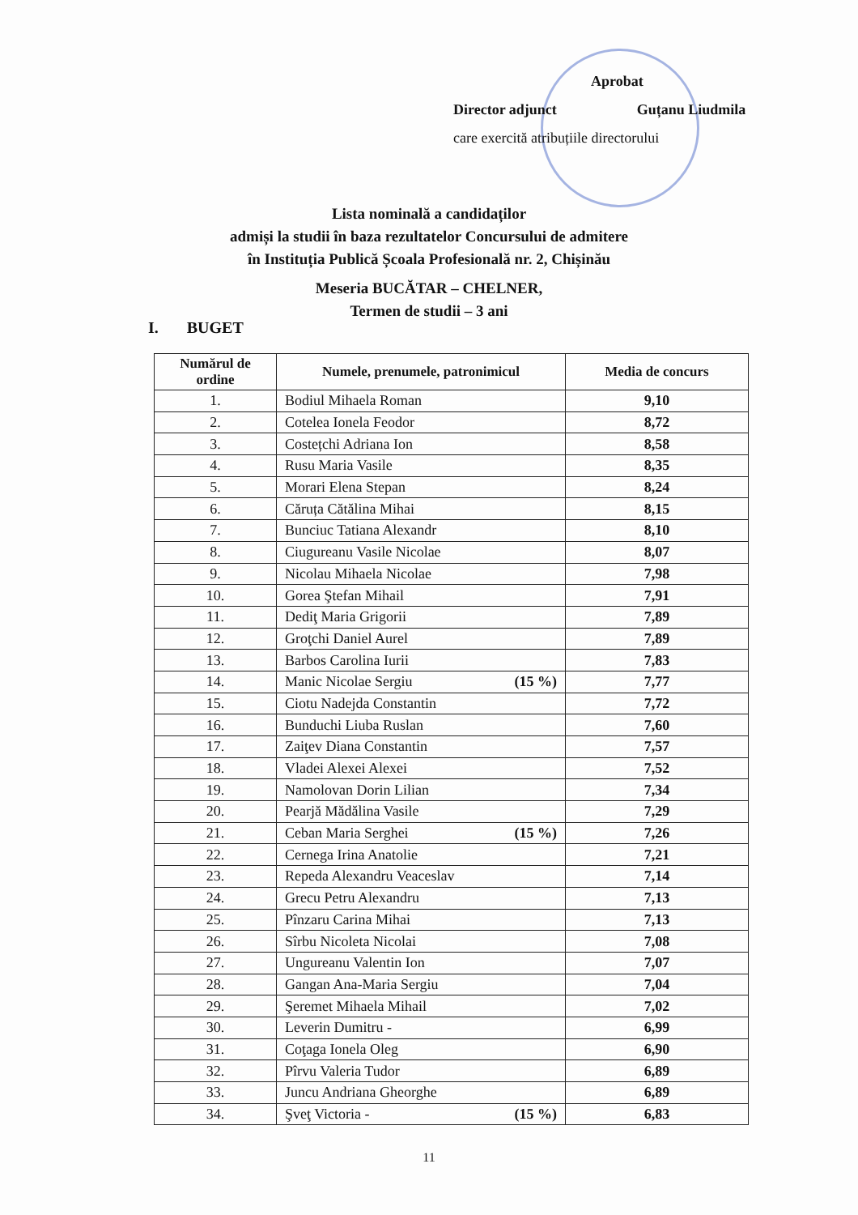Aprobat
Director adjunct Guțanu Liudmila
care exercită atribuțiile directorului
Lista nominală a candidaților
admiși la studii în baza rezultatelor Concursului de admitere
în Instituția Publică Școala Profesională nr. 2, Chișinău
Meseria BUCĂTAR – CHELNER,
Termen de studii – 3 ani
I. BUGET
| Numărul de ordine | Numele, prenumele, patronimicul | Media de concurs |
| --- | --- | --- |
| 1. | Bodiul Mihaela Roman | 9,10 |
| 2. | Cotelea Ionela Feodor | 8,72 |
| 3. | Costețchi Adriana Ion | 8,58 |
| 4. | Rusu Maria Vasile | 8,35 |
| 5. | Morari Elena Stepan | 8,24 |
| 6. | Căruța Cătălina Mihai | 8,15 |
| 7. | Bunciuc Tatiana Alexandr | 8,10 |
| 8. | Ciugureanu Vasile Nicolae | 8,07 |
| 9. | Nicolau Mihaela Nicolae | 7,98 |
| 10. | Gorea Ştefan Mihail | 7,91 |
| 11. | Dediţ Maria Grigorii | 7,89 |
| 12. | Groţchi Daniel Aurel | 7,89 |
| 13. | Barbos Carolina Iurii | 7,83 |
| 14. | Manic Nicolae Sergiu (15 %) | 7,77 |
| 15. | Ciotu Nadejda Constantin | 7,72 |
| 16. | Bunduchi Liuba Ruslan | 7,60 |
| 17. | Zaiţev Diana Constantin | 7,57 |
| 18. | Vladei Alexei Alexei | 7,52 |
| 19. | Namolovan Dorin Lilian | 7,34 |
| 20. | Pearjă Mădălina Vasile | 7,29 |
| 21. | Ceban Maria Serghei (15 %) | 7,26 |
| 22. | Cernega Irina Anatolie | 7,21 |
| 23. | Repeda Alexandru Veaceslav | 7,14 |
| 24. | Grecu Petru Alexandru | 7,13 |
| 25. | Pînzaru Carina Mihai | 7,13 |
| 26. | Sîrbu Nicoleta Nicolai | 7,08 |
| 27. | Ungureanu Valentin Ion | 7,07 |
| 28. | Gangan Ana-Maria Sergiu | 7,04 |
| 29. | Şeremet Mihaela Mihail | 7,02 |
| 30. | Leverin Dumitru - | 6,99 |
| 31. | Coţaga Ionela Oleg | 6,90 |
| 32. | Pîrvu Valeria Tudor | 6,89 |
| 33. | Juncu Andriana Gheorghe | 6,89 |
| 34. | Şveţ Victoria - (15 %) | 6,83 |
11